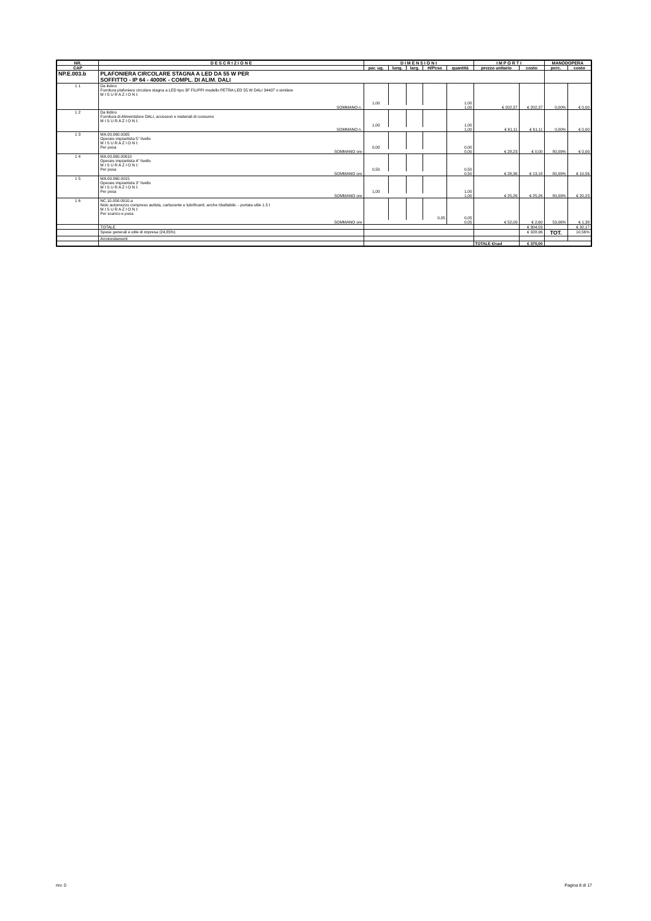| NR. | D E S C R I Z I O N E | D I M E N S I O N I | | | | | I M P O R T I | | MANODOPERA | |
| --- | --- | --- | --- | --- | --- | --- | --- | --- | --- | --- |
| CAP | | par. ug. | lung. | larg. | H/Peso | quantità | prezzo unitario | costo | perc. | costo |
| NP.E.003.b | PLAFONIERA CIRCOLARE STAGNA A LED DA 55 W PER SOFFITTO - IP 64 - 4000K - COMPL. DI ALIM. DALI | | | | | | | | | |
| 1 1 | Da listino Fornitura plafoniera circolare stagna a LED tipo 3F FILIPPI modello PETRA LED 55 W DALI 34407 o similare M I S U R A Z I O N I: | 1,00 | | | | 1,00 | | | | |
| | SOMMANO n. | | | | | 1,00 | € 202,37 | € 202,37 | 0,00% | € 0,00 |
| 1 2 | Da listino Fornitura di Alimentatore DALI, accessori e materiali di consumo M I S U R A Z I O N I: | 1,00 | | | | 1,00 | | | | |
| | SOMMANO n. | | | | | 1,00 | € 61,11 | € 61,11 | 0,00% | € 0,00 |
| 1 3 | MA.00.060.0005 Operaio impiantista 5° livello M I S U R A Z I O N I: Per posa | 0,00 | | | | 0,00 | | | | |
| | SOMMANO ore | | | | | 0,00 | € 28,23 | € 0,00 | 80,09% | € 0,00 |
| 1 4 | MA.00.060.00010 Operaio impiantista 4° livello M I S U R A Z I O N I: Per posa | 0,50 | | | | 0,50 | | | | |
| | SOMMANO ore | | | | | 0,50 | € 26,36 | € 13,18 | 80,09% | € 10,56 |
| 1 5 | MA.00.060.0015 Operaio impiantista 3° livello M I S U R A Z I O N I: Per posa | 1,00 | | | | 1,00 | | | | |
| | SOMMANO ore | | | | | 1,00 | € 25,26 | € 25,26 | 80,09% | € 20,23 |
| 1 6 | NC.10.050.0010.a Nolo automezzo compreso autista, carburante e lubrificanti, anche ribaltabile: - portata utile 1.5 t M I S U R A Z I O N I: Per scarico e posa | | | | 0,05 | 0,05 | | | | |
| | SOMMANO ore | | | | | 0,05 | € 52,09 | € 2,60 | 53,06% | € 1,38 |
| | TOTALE | | | | | | | € 304,53 | | € 32,17 |
| | Spese generali e utile di impresa (24,85%) | | | | | | | € 328,96 | TOT. | 10,56% |
| | Arrotondamenti | | | | | | | | | |
| | | | | | | | TOTALE €/cad | € 370,00 | | |
rev. 0 Pagina 8 di 17